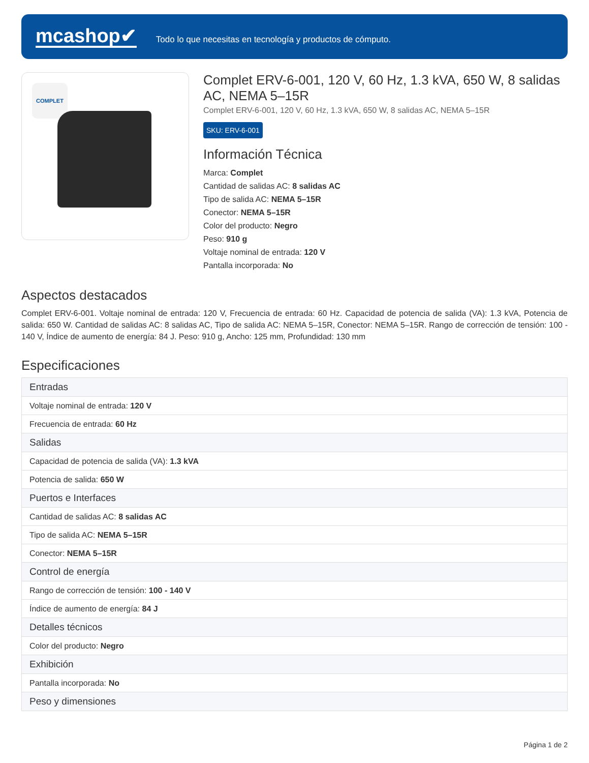mcashop✔
Todo lo que necesitas en tecnología y productos de cómputo.
COMPLET
Complet ERV-6-001, 120 V, 60 Hz, 1.3 kVA, 650 W, 8 salidas AC, NEMA 5–15R
Complet ERV-6-001, 120 V, 60 Hz, 1.3 kVA, 650 W, 8 salidas AC, NEMA 5–15R
SKU: ERV-6-001
Información Técnica
Marca: Complet
Cantidad de salidas AC: 8 salidas AC
Tipo de salida AC: NEMA 5–15R
Conector: NEMA 5–15R
Color del producto: Negro
Peso: 910 g
Voltaje nominal de entrada: 120 V
Pantalla incorporada: No
Aspectos destacados
Complet ERV-6-001. Voltaje nominal de entrada: 120 V, Frecuencia de entrada: 60 Hz. Capacidad de potencia de salida (VA): 1.3 kVA, Potencia de salida: 650 W. Cantidad de salidas AC: 8 salidas AC, Tipo de salida AC: NEMA 5–15R, Conector: NEMA 5–15R. Rango de corrección de tensión: 100 - 140 V, Índice de aumento de energía: 84 J. Peso: 910 g, Ancho: 125 mm, Profundidad: 130 mm
Especificaciones
| Entradas |
| --- |
| Voltaje nominal de entrada: 120 V |
| Frecuencia de entrada: 60 Hz |
| Salidas |
| Capacidad de potencia de salida (VA): 1.3 kVA |
| Potencia de salida: 650 W |
| Puertos e Interfaces |
| Cantidad de salidas AC: 8 salidas AC |
| Tipo de salida AC: NEMA 5–15R |
| Conector: NEMA 5–15R |
| Control de energía |
| Rango de corrección de tensión: 100 - 140 V |
| Índice de aumento de energía: 84 J |
| Detalles técnicos |
| Color del producto: Negro |
| Exhibición |
| Pantalla incorporada: No |
| Peso y dimensiones |
Página 1 de 2